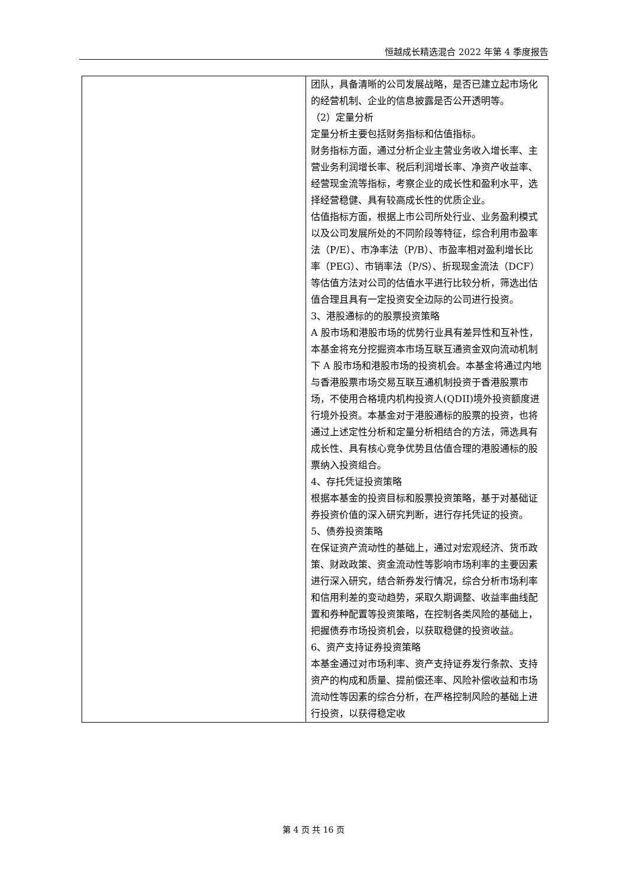恒越成长精选混合 2022 年第 4 季度报告
| | 团队，具备清晰的公司发展战略，是否已建立起市场化的经营机制、企业的信息披露是否公开透明等。 （2）定量分析 定量分析主要包括财务指标和估值指标。 财务指标方面，通过分析企业主营业务收入增长率、主营业务利润增长率、税后利润增长率、净资产收益率、经营现金流等指标，考察企业的成长性和盈利水平，选择经营稳健、具有较高成长性的优质企业。 估值指标方面，根据上市公司所处行业、业务盈利模式以及公司发展所处的不同阶段等特征，综合利用市盈率法（P/E）、市净率法（P/B）、市盈率相对盈利增长比率（PEG）、市销率法（P/S）、折现现金流法（DCF）等估值方法对公司的估值水平进行比较分析，筛选出估值合理且具有一定投资安全边际的公司进行投资。 3、港股通标的的股票投资策略 A 股市场和港股市场的优势行业具有差异性和互补性，本基金将充分挖掘资本市场互联互通资金双向流动机制下 A 股市场和港股市场的投资机会。本基金将通过内地与香港股票市场交易互联互通机制投资于香港股票市场，不使用合格境内机构投资人(QDII)境外投资额度进行境外投资。本基金对于港股通标的股票的投资，也将通过上述定性分析和定量分析相结合的方法，筛选具有成长性、具有核心竞争优势且估值合理的港股通标的股票纳入投资组合。 4、存托凭证投资策略 根据本基金的投资目标和股票投资策略，基于对基础证券投资价值的深入研究判断，进行存托凭证的投资。 5、债券投资策略 在保证资产流动性的基础上，通过对宏观经济、货币政策、财政政策、资金流动性等影响市场利率的主要因素进行深入研究，结合新券发行情况，综合分析市场利率和信用利差的变动趋势，采取久期调整、收益率曲线配置和券种配置等投资策略，在控制各类风险的基础上，把握债券市场投资机会，以获取稳健的投资收益。 6、资产支持证券投资策略 本基金通过对市场利率、资产支持证券发行条款、支持资产的构成和质量、提前偿还率、风险补偿收益和市场流动性等因素的综合分析，在严格控制风险的基础上进行投资，以获得稳定收 |
第 4 页 共 16 页